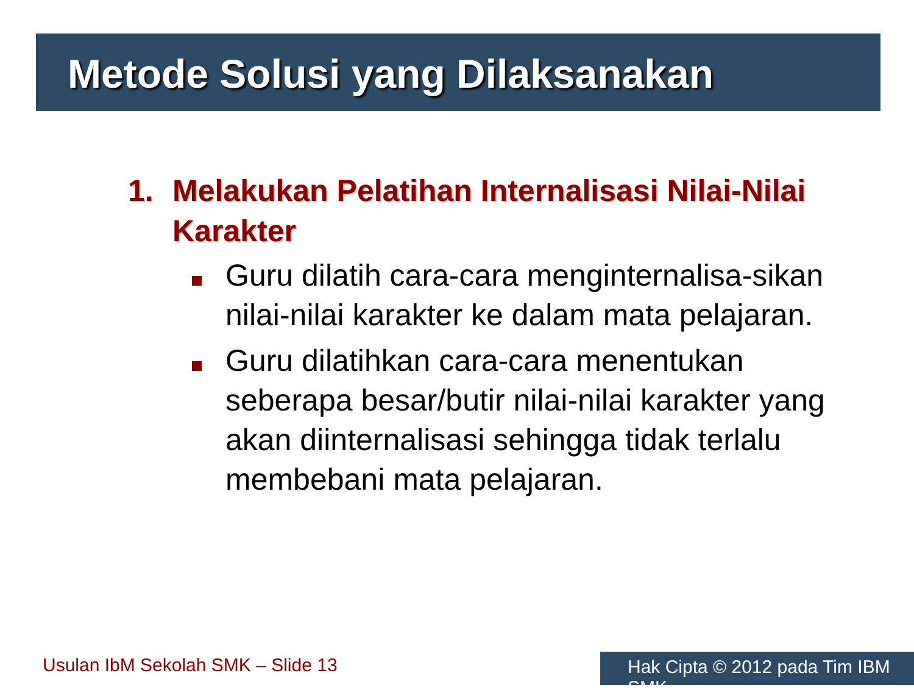Metode Solusi yang Dilaksanakan
1. Melakukan Pelatihan Internalisasi Nilai-Nilai Karakter
Guru dilatih cara-cara menginternalisa-sikan nilai-nilai karakter ke dalam mata pelajaran.
Guru dilatihkan cara-cara menentukan seberapa besar/butir nilai-nilai karakter yang akan diinternalisasi sehingga tidak terlalu membebani mata pelajaran.
Usulan IbM Sekolah SMK – Slide 13
Hak Cipta © 2012 pada Tim IBM SMK